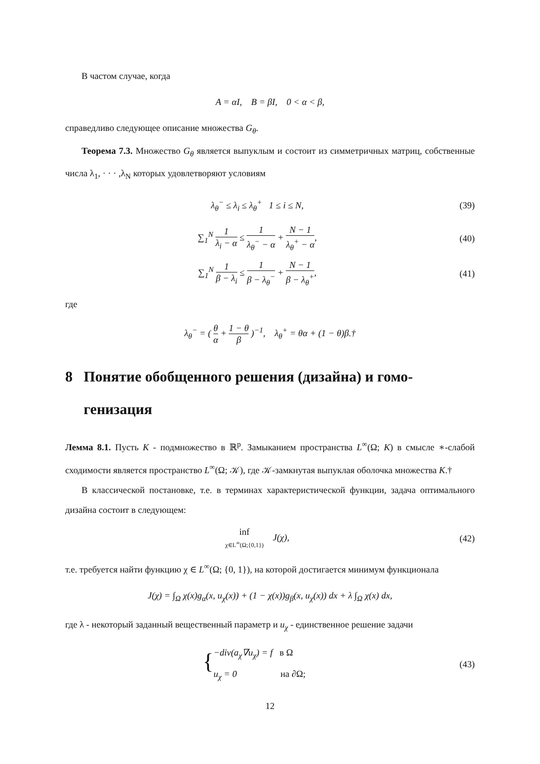В частом случае, когда
A = αI, B = βI, 0 < α < β,
справедливо следующее описание множества G<sub>θ</sub>.
Теорема 7.3. Множество G<sub>θ</sub> является выпуклым и состоит из симметричных матриц, собственные числа λ<sub>1</sub>, · · · ,λ<sub>N</sub> которых удовлетворяют условиям
λ<sub>θ</sub><sup>−</sup> ≤ λ<sub>i</sub> ≤ λ<sub>θ</sub><sup>+</sup> 1 ≤ i ≤ N, (39)
∑<sub>1</sub><sup>N</sup> 1 λ<sub>i</sub> − α ≤ 1 λ<sub>θ</sub><sup>−</sup> − α + N − 1 λ<sub>θ</sub><sup>+</sup> − α,
(40)
∑<sub>1</sub><sup>N</sup> 1 β − λ<sub>i</sub> ≤ 1 β − λ<sub>θ</sub><sup>−</sup> + N − 1 β − λ<sub>θ</sub><sup>+</sup>,
(41)
где
λ<sub>θ</sub><sup>−</sup> = ( θ α + 1 − θ β )<sup>−1</sup>, λ<sub>θ</sub><sup>+</sup> = θα + (1 − θ)β.†
8 Понятие обобщенного решения (дизайна) и гомо-
генизация
Лемма 8.1. Пусть K - подмножество в ℝ<sup>p</sup>. Замыканием пространства L<sup>∞</sup>(Ω; K) в смысле ∗-слабой сходимости является пространство L<sup>∞</sup>(Ω; 𝒦), где 𝒦-замкнутая выпуклая оболочка множества K.†
В классической постановке, т.е. в терминах характеристической функции, задача оптимального дизайна состоит в следующем:
inf χ∈L<sup>∞</sup>(Ω;{0,1}) J(χ), (42)
т.е. требуется найти функцию χ ∈ L<sup>∞</sup>(Ω; {0, 1}), на которой достигается минимум функционала
J(χ) = ∫<sub>Ω</sub> χ(x)g<sub>α</sub>(x, u<sub>χ</sub>(x)) + (1 − χ(x))g<sub>β</sub>(x, u<sub>χ</sub>(x)) dx + λ ∫<sub>Ω</sub> χ(x) dx,
где λ - некоторый заданный вещественный параметр и u<sub>χ</sub> - единственное решение задачи
{ −div(a<sub>χ</sub>∇u<sub>χ</sub>) = f в Ω
u<sub>χ</sub> = 0 на ∂Ω;
(43)
12